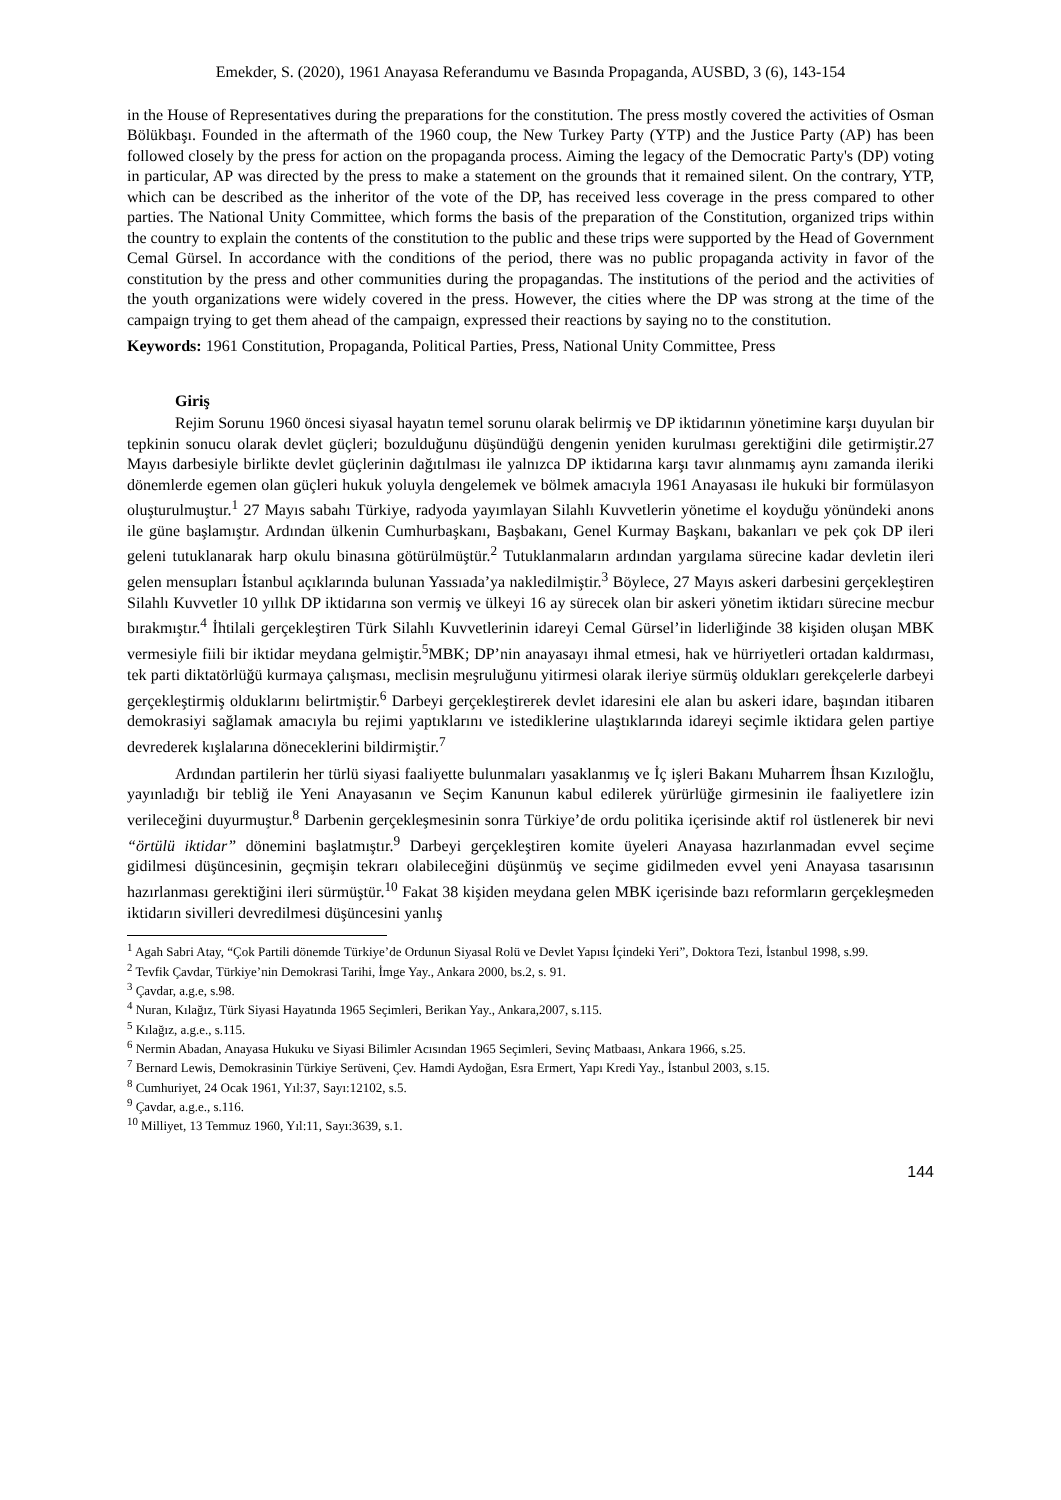Emekder, S. (2020), 1961 Anayasa Referandumu ve Basında Propaganda, AUSBD, 3 (6), 143-154
in the House of Representatives during the preparations for the constitution. The press mostly covered the activities of Osman Bölükbaşı. Founded in the aftermath of the 1960 coup, the New Turkey Party (YTP) and the Justice Party (AP) has been followed closely by the press for action on the propaganda process. Aiming the legacy of the Democratic Party's (DP) voting in particular, AP was directed by the press to make a statement on the grounds that it remained silent. On the contrary, YTP, which can be described as the inheritor of the vote of the DP, has received less coverage in the press compared to other parties. The National Unity Committee, which forms the basis of the preparation of the Constitution, organized trips within the country to explain the contents of the constitution to the public and these trips were supported by the Head of Government Cemal Gürsel. In accordance with the conditions of the period, there was no public propaganda activity in favor of the constitution by the press and other communities during the propagandas. The institutions of the period and the activities of the youth organizations were widely covered in the press. However, the cities where the DP was strong at the time of the campaign trying to get them ahead of the campaign, expressed their reactions by saying no to the constitution.
Keywords: 1961 Constitution, Propaganda, Political Parties, Press, National Unity Committee, Press
Giriş
Rejim Sorunu 1960 öncesi siyasal hayatın temel sorunu olarak belirmiş ve DP iktidarının yönetimine karşı duyulan bir tepkinin sonucu olarak devlet güçleri; bozulduğunu düşündüğü dengenin yeniden kurulması gerektiğini dile getirmiştir.27 Mayıs darbesiyle birlikte devlet güçlerinin dağıtılması ile yalnızca DP iktidarına karşı tavır alınmamış aynı zamanda ileriki dönemlerde egemen olan güçleri hukuk yoluyla dengelemek ve bölmek amacıyla 1961 Anayasası ile hukuki bir formülasyon oluşturulmuştur.<sup>1</sup> 27 Mayıs sabahı Türkiye, radyoda yayımlayan Silahlı Kuvvetlerin yönetime el koyduğu yönündeki anons ile güne başlamıştır. Ardından ülkenin Cumhurbaşkanı, Başbakanı, Genel Kurmay Başkanı, bakanları ve pek çok DP ileri geleni tutuklanarak harp okulu binasına götürülmüştür.<sup>2</sup> Tutuklanmaların ardından yargılama sürecine kadar devletin ileri gelen mensupları İstanbul açıklarında bulunan Yassıada’ya nakledilmiştir.<sup>3</sup> Böylece, 27 Mayıs askeri darbesini gerçekleştiren Silahlı Kuvvetler 10 yıllık DP iktidarına son vermiş ve ülkeyi 16 ay sürecek olan bir askeri yönetim iktidarı sürecine mecbur bırakmıştır.<sup>4</sup> İhtilali gerçekleştiren Türk Silahlı Kuvvetlerinin idareyi Cemal Gürsel’in liderliğinde 38 kişiden oluşan MBK vermesiyle fiili bir iktidar meydana gelmiştir.<sup>5</sup>MBK; DP’nin anayasayı ihmal etmesi, hak ve hürriyetleri ortadan kaldırması, tek parti diktatörlüğü kurmaya çalışması, meclisin meşruluğunu yitirmesi olarak ileriye sürmüş oldukları gerekçelerle darbeyi gerçekleştirmiş olduklarını belirtmiştir.<sup>6</sup> Darbeyi gerçekleştirerek devlet idaresini ele alan bu askeri idare, başından itibaren demokrasiyi sağlamak amacıyla bu rejimi yaptıklarını ve istediklerine ulaştıklarında idareyi seçimle iktidara gelen partiye devrederek kışlalarına döneceklerini bildirmiştir.<sup>7</sup>
Ardından partilerin her türlü siyasi faaliyette bulunmaları yasaklanmış ve İç işleri Bakanı Muharrem İhsan Kızıloğlu, yayınladığı bir tebliğ ile Yeni Anayasanın ve Seçim Kanunun kabul edilerek yürürlüğe girmesinin ile faaliyetlere izin verileceğini duyurmuştur.<sup>8</sup> Darbenin gerçekleşmesinin sonra Türkiye’de ordu politika içerisinde aktif rol üstlenerek bir nevi “örtülü iktidar” dönemini başlatmıştır.<sup>9</sup> Darbeyi gerçekleştiren komite üyeleri Anayasa hazırlanmadan evvel seçime gidilmesi düşüncesinin, geçmişin tekrarı olabileceğini düşünmüş ve seçime gidilmeden evvel yeni Anayasa tasarısının hazırlanması gerektiğini ileri sürmüştür.<sup>10</sup> Fakat 38 kişiden meydana gelen MBK içerisinde bazı reformların gerçekleşmeden iktidarın sivilleri devredilmesi düşüncesini yanlış
<sup>1</sup> Agah Sabri Atay, “Çok Partili dönemde Türkiye’de Ordunun Siyasal Rolü ve Devlet Yapısı İçindeki Yeri”, Doktora Tezi, İstanbul 1998, s.99.
<sup>2</sup> Tevfik Çavdar, Türkiye’nin Demokrasi Tarihi, İmge Yay., Ankara 2000, bs.2, s. 91.
<sup>3</sup> Çavdar, a.g.e, s.98.
<sup>4</sup> Nuran, Kılağız, Türk Siyasi Hayatında 1965 Seçimleri, Berikan Yay., Ankara,2007, s.115.
<sup>5</sup> Kılağız, a.g.e., s.115.
<sup>6</sup> Nermin Abadan, Anayasa Hukuku ve Siyasi Bilimler Acısından 1965 Seçimleri, Sevinç Matbaası, Ankara 1966, s.25.
<sup>7</sup> Bernard Lewis, Demokrasinin Türkiye Serüveni, Çev. Hamdi Aydoğan, Esra Ermert, Yapı Kredi Yay., İstanbul 2003, s.15.
<sup>8</sup> Cumhuriyet, 24 Ocak 1961, Yıl:37, Sayı:12102, s.5.
<sup>9</sup> Çavdar, a.g.e., s.116.
<sup>10</sup> Milliyet, 13 Temmuz 1960, Yıl:11, Sayı:3639, s.1.
144